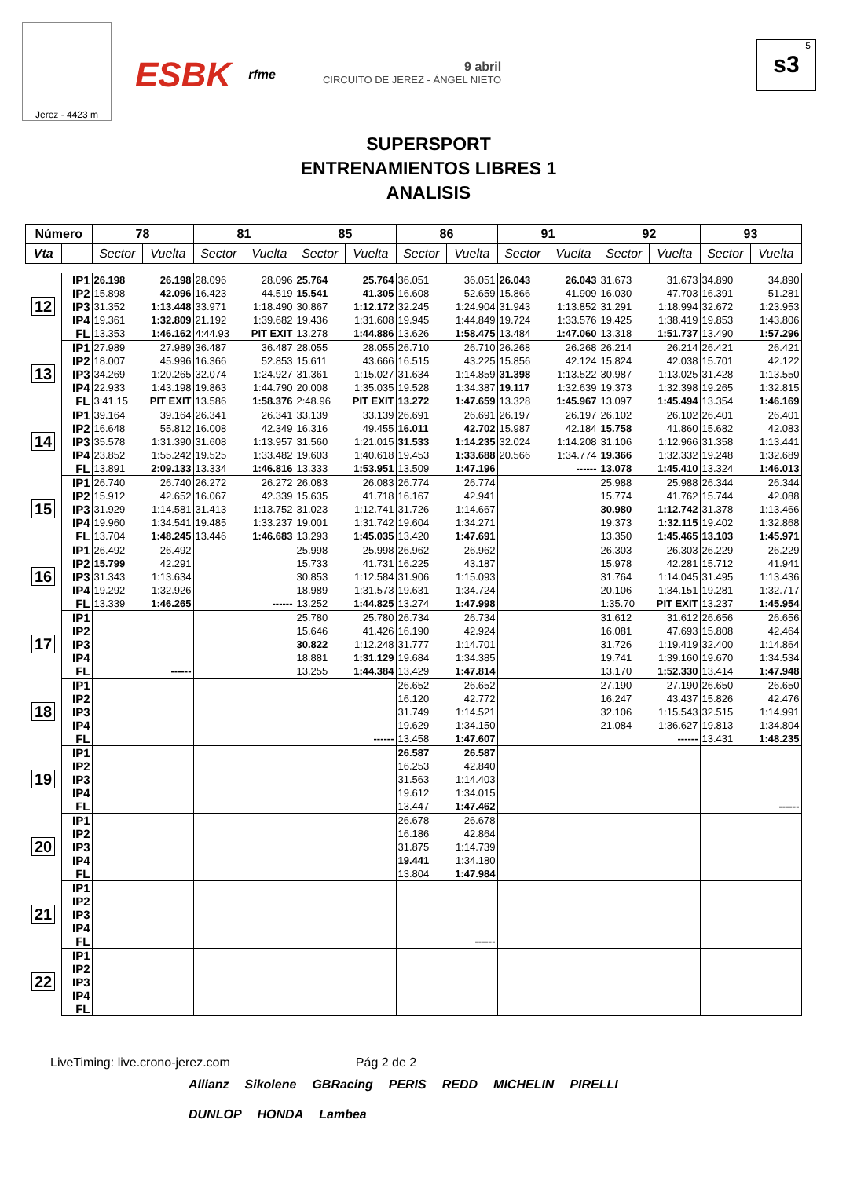Jerez - 4423 m
ESBK rfme
9 abril
CIRCUITO DE JEREZ - ÁNGEL NIETO
5
s3
SUPERSPORT
ENTRENAMIENTOS LIBRES 1
ANALISIS
| Número | | 78 | | 81 | | 85 | | 86 | | 91 | | 92 | | 93 | |
| --- | --- | --- | --- | --- | --- | --- | --- | --- | --- | --- | --- | --- | --- | --- | --- |
| Vta | | Sector | Vuelta | Sector | Vuelta | Sector | Vuelta | Sector | Vuelta | Sector | Vuelta | Sector | Vuelta | Sector | Vuelta |
| 12 | IP1 | 26.198 | 26.198 | 28.096 | 28.096 | 25.764 | 25.764 | 36.051 | 36.051 | 26.043 | 26.043 | 31.673 | 31.673 | 34.890 | 34.890 |
| | IP2 | 15.898 | 42.096 | 16.423 | 44.519 | 15.541 | 41.305 | 16.608 | 52.659 | 15.866 | 41.909 | 16.030 | 47.703 | 16.391 | 51.281 |
| | IP3 | 31.352 | 1:13.448 | 33.971 | 1:18.490 | 30.867 | 1:12.172 | 32.245 | 1:24.904 | 31.943 | 1:13.852 | 31.291 | 1:18.994 | 32.672 | 1:23.953 |
| | IP4 | 19.361 | 1:32.809 | 21.192 | 1:39.682 | 19.436 | 1:31.608 | 19.945 | 1:44.849 | 19.724 | 1:33.576 | 19.425 | 1:38.419 | 19.853 | 1:43.806 |
| | FL | 13.353 | 1:46.162 | 4:44.93 | PIT EXIT | 13.278 | 1:44.886 | 13.626 | 1:58.475 | 13.484 | 1:47.060 | 13.318 | 1:51.737 | 13.490 | 1:57.296 |
| 13 | IP1 | 27.989 | 27.989 | 36.487 | 36.487 | 28.055 | 28.055 | 26.710 | 26.710 | 26.268 | 26.268 | 26.214 | 26.214 | 26.421 | 26.421 |
| | IP2 | 18.007 | 45.996 | 16.366 | 52.853 | 15.611 | 43.666 | 16.515 | 43.225 | 15.856 | 42.124 | 15.824 | 42.038 | 15.701 | 42.122 |
| | IP3 | 34.269 | 1:20.265 | 32.074 | 1:24.927 | 31.361 | 1:15.027 | 31.634 | 1:14.859 | 31.398 | 1:13.522 | 30.987 | 1:13.025 | 31.428 | 1:13.550 |
| | IP4 | 22.933 | 1:43.198 | 19.863 | 1:44.790 | 20.008 | 1:35.035 | 19.528 | 1:34.387 | 19.117 | 1:32.639 | 19.373 | 1:32.398 | 19.265 | 1:32.815 |
| | FL | 3:41.15 | PIT EXIT | 13.586 | 1:58.376 | 2:48.96 | PIT EXIT | 13.272 | 1:47.659 | 13.328 | 1:45.967 | 13.097 | 1:45.494 | 13.354 | 1:46.169 |
| 14 | IP1 | 39.164 | 39.164 | 26.341 | 26.341 | 33.139 | 33.139 | 26.691 | 26.691 | 26.197 | 26.197 | 26.102 | 26.102 | 26.401 | 26.401 |
| | IP2 | 16.648 | 55.812 | 16.008 | 42.349 | 16.316 | 49.455 | 16.011 | 42.702 | 15.987 | 42.184 | 15.758 | 41.860 | 15.682 | 42.083 |
| | IP3 | 35.578 | 1:31.390 | 31.608 | 1:13.957 | 31.560 | 1:21.015 | 31.533 | 1:14.235 | 32.024 | 1:14.208 | 31.106 | 1:12.966 | 31.358 | 1:13.441 |
| | IP4 | 23.852 | 1:55.242 | 19.525 | 1:33.482 | 19.603 | 1:40.618 | 19.453 | 1:33.688 | 20.566 | 1:34.774 | 19.366 | 1:32.332 | 19.248 | 1:32.689 |
| | FL | 13.891 | 2:09.133 | 13.334 | 1:46.816 | 13.333 | 1:53.951 | 13.509 | 1:47.196 | | ------ | 13.078 | 1:45.410 | 13.324 | 1:46.013 |
| 15 | IP1 | 26.740 | 26.740 | 26.272 | 26.272 | 26.083 | 26.083 | 26.774 | 26.774 | | | 25.988 | 25.988 | 26.344 | 26.344 |
| | IP2 | 15.912 | 42.652 | 16.067 | 42.339 | 15.635 | 41.718 | 16.167 | 42.941 | | | 15.774 | 41.762 | 15.744 | 42.088 |
| | IP3 | 31.929 | 1:14.581 | 31.413 | 1:13.752 | 31.023 | 1:12.741 | 31.726 | 1:14.667 | | | 30.980 | 1:12.742 | 31.378 | 1:13.466 |
| | IP4 | 19.960 | 1:34.541 | 19.485 | 1:33.237 | 19.001 | 1:31.742 | 19.604 | 1:34.271 | | | 19.373 | 1:32.115 | 19.402 | 1:32.868 |
| | FL | 13.704 | 1:48.245 | 13.446 | 1:46.683 | 13.293 | 1:45.035 | 13.420 | 1:47.691 | | | 13.350 | 1:45.465 | 13.103 | 1:45.971 |
| 16 | IP1 | 26.492 | 26.492 | | | 25.998 | 25.998 | 26.962 | 26.962 | | | 26.303 | 26.303 | 26.229 | 26.229 |
| | IP2 | 15.799 | 42.291 | | | 15.733 | 41.731 | 16.225 | 43.187 | | | 15.978 | 42.281 | 15.712 | 41.941 |
| | IP3 | 31.343 | 1:13.634 | | | 30.853 | 1:12.584 | 31.906 | 1:15.093 | | | 31.764 | 1:14.045 | 31.495 | 1:13.436 |
| | IP4 | 19.292 | 1:32.926 | | | 18.989 | 1:31.573 | 19.631 | 1:34.724 | | | 20.106 | 1:34.151 | 19.281 | 1:32.717 |
| | FL | 13.339 | 1:46.265 | | ------ | 13.252 | 1:44.825 | 13.274 | 1:47.998 | | | 1:35.70 | PIT EXIT | 13.237 | 1:45.954 |
| 17 | IP1 | | | | | 25.780 | 25.780 | 26.734 | 26.734 | | | 31.612 | 31.612 | 26.656 | 26.656 |
| | IP2 | | | | | 15.646 | 41.426 | 16.190 | 42.924 | | | 16.081 | 47.693 | 15.808 | 42.464 |
| | IP3 | | | | | 30.822 | 1:12.248 | 31.777 | 1:14.701 | | | 31.726 | 1:19.419 | 32.400 | 1:14.864 |
| | IP4 | | | | | 18.881 | 1:31.129 | 19.684 | 1:34.385 | | | 19.741 | 1:39.160 | 19.670 | 1:34.534 |
| | FL | | ------ | | | 13.255 | 1:44.384 | 13.429 | 1:47.814 | | | 13.170 | 1:52.330 | 13.414 | 1:47.948 |
| 18 | IP1 | | | | | | | 26.652 | 26.652 | | | 27.190 | 27.190 | 26.650 | 26.650 |
| | IP2 | | | | | | | 16.120 | 42.772 | | | 16.247 | 43.437 | 15.826 | 42.476 |
| | IP3 | | | | | | | 31.749 | 1:14.521 | | | 32.106 | 1:15.543 | 32.515 | 1:14.991 |
| | IP4 | | | | | | | 19.629 | 1:34.150 | | | 21.084 | 1:36.627 | 19.813 | 1:34.804 |
| | FL | | | | | | ------ | 13.458 | 1:47.607 | | | | ------ | 13.431 | 1:48.235 |
| 19 | IP1 | | | | | | | 26.587 | 26.587 | | | | | | |
| | IP2 | | | | | | | 16.253 | 42.840 | | | | | | |
| | IP3 | | | | | | | 31.563 | 1:14.403 | | | | | | |
| | IP4 | | | | | | | 19.612 | 1:34.015 | | | | | | |
| | FL | | | | | | | 13.447 | 1:47.462 | | | | | | ------ |
| 20 | IP1 | | | | | | | 26.678 | 26.678 | | | | | | |
| | IP2 | | | | | | | 16.186 | 42.864 | | | | | | |
| | IP3 | | | | | | | 31.875 | 1:14.739 | | | | | | |
| | IP4 | | | | | | | 19.441 | 1:34.180 | | | | | | |
| | FL | | | | | | | 13.804 | 1:47.984 | | | | | | |
| 21 | IP1 | | | | | | | | | | | | | | |
| | IP2 | | | | | | | | | | | | | | |
| | IP3 | | | | | | | | | | | | | | |
| | IP4 | | | | | | | | | | | | | | |
| | FL | | | | | | | | ------ | | | | | | |
| 22 | IP1 | | | | | | | | | | | | | | |
| | IP2 | | | | | | | | | | | | | | |
| | IP3 | | | | | | | | | | | | | | |
| | IP4 | | | | | | | | | | | | | | |
| | FL | | | | | | | | | | | | | | |
LiveTiming: live.crono-jerez.com Pág 2 de 2
Allianz Sikolene GBRacing PERIS REDD MICHELIN PIRELLI DUNLOP HONDA Lambea